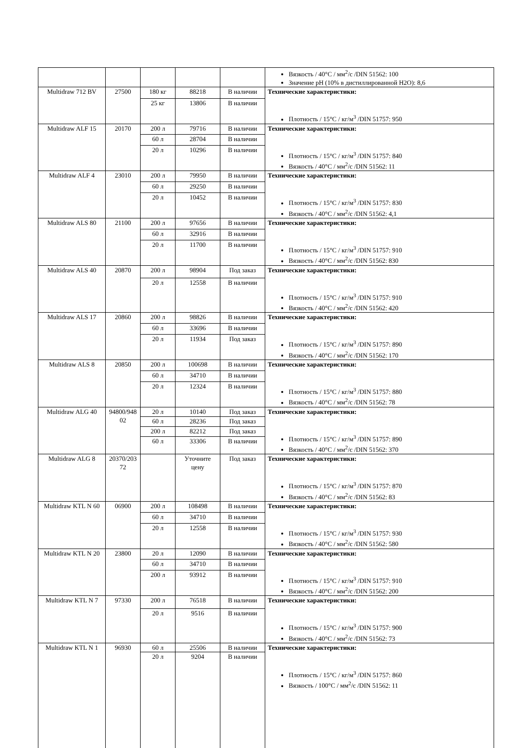| | | | | | Вязкость / 40°C / мм<sup>2</sup>/с /DIN 51562: 100 Значение pH (10% в дистиллированной H2O): 8,6 |
| Multidraw 712 BV | 27500 | 180 кг | 88218 | В наличии | Технические характеристики: Плотность / 15°C / кг/м<sup>3</sup> /DIN 51757: 950 |
| | | 25 кг | 13806 | В наличии | |
| Multidraw ALF 15 | 20170 | 200 л | 79716 | В наличии | Технические характеристики: Плотность / 15°C / кг/м<sup>3</sup> /DIN 51757: 840 Вязкость / 40°C / мм<sup>2</sup>/с /DIN 51562: 11 |
| | | 60 л | 28704 | В наличии | |
| | | 20 л | 10296 | В наличии | |
| Multidraw ALF 4 | 23010 | 200 л | 79950 | В наличии | Технические характеристики: Плотность / 15°C / кг/м<sup>3</sup> /DIN 51757: 830 Вязкость / 40°C / мм<sup>2</sup>/с /DIN 51562: 4,1 |
| | | 60 л | 29250 | В наличии | |
| | | 20 л | 10452 | В наличии | |
| Multidraw ALS 80 | 21100 | 200 л | 97656 | В наличии | Технические характеристики: Плотность / 15°C / кг/м<sup>3</sup> /DIN 51757: 910 Вязкость / 40°C / мм<sup>2</sup>/с /DIN 51562: 830 |
| | | 60 л | 32916 | В наличии | |
| | | 20 л | 11700 | В наличии | |
| Multidraw ALS 40 | 20870 | 200 л | 98904 | Под заказ | Технические характеристики: Плотность / 15°C / кг/м<sup>3</sup> /DIN 51757: 910 Вязкость / 40°C / мм<sup>2</sup>/с /DIN 51562: 420 |
| | | 20 л | 12558 | В наличии | |
| Multidraw ALS 17 | 20860 | 200 л | 98826 | В наличии | Технические характеристики: Плотность / 15°C / кг/м<sup>3</sup> /DIN 51757: 890 Вязкость / 40°C / мм<sup>2</sup>/с /DIN 51562: 170 |
| | | 60 л | 33696 | В наличии | |
| | | 20 л | 11934 | Под заказ | |
| Multidraw ALS 8 | 20850 | 200 л | 100698 | В наличии | Технические характеристики: Плотность / 15°C / кг/м<sup>3</sup> /DIN 51757: 880 Вязкость / 40°C / мм<sup>2</sup>/с /DIN 51562: 78 |
| | | 60 л | 34710 | В наличии | |
| | | 20 л | 12324 | В наличии | |
| Multidraw ALG 40 | 94800/948 02 | 20 л | 10140 | Под заказ | Технические характеристики: Плотность / 15°C / кг/м<sup>3</sup> /DIN 51757: 890 Вязкость / 40°C / мм<sup>2</sup>/с /DIN 51562: 370 |
| | | 60 л | 28236 | Под заказ | |
| | | 200 л | 82212 | Под заказ | |
| | | 60 л | 33306 | В наличии | |
| Multidraw ALG 8 | 20370/203 72 | | Уточните цену | Под заказ | Технические характеристики: Плотность / 15°C / кг/м<sup>3</sup> /DIN 51757: 870 Вязкость / 40°C / мм<sup>2</sup>/с /DIN 51562: 83 |
| Multidraw KTL N 60 | 06900 | 200 л | 108498 | В наличии | Технические характеристики: Плотность / 15°C / кг/м<sup>3</sup> /DIN 51757: 930 Вязкость / 40°C / мм<sup>2</sup>/с /DIN 51562: 580 |
| | | 60 л | 34710 | В наличии | |
| | | 20 л | 12558 | В наличии | |
| Multidraw KTL N 20 | 23800 | 20 л | 12090 | В наличии | Технические характеристики: Плотность / 15°C / кг/м<sup>3</sup> /DIN 51757: 910 Вязкость / 40°C / мм<sup>2</sup>/с /DIN 51562: 200 |
| | | 60 л | 34710 | В наличии | |
| | | 200 л | 93912 | В наличии | |
| Multidraw KTL N 7 | 97330 | 200 л | 76518 | В наличии | Технические характеристики: Плотность / 15°C / кг/м<sup>3</sup> /DIN 51757: 900 Вязкость / 40°C / мм<sup>2</sup>/с /DIN 51562: 73 |
| | | 20 л | 9516 | В наличии | |
| Multidraw KTL N 1 | 96930 | 60 л | 25506 | В наличии | Технические характеристики: Плотность / 15°C / кг/м<sup>3</sup> /DIN 51757: 860 Вязкость / 100°C / мм<sup>2</sup>/с /DIN 51562: 11 |
| | | 20 л | 9204 | В наличии | |